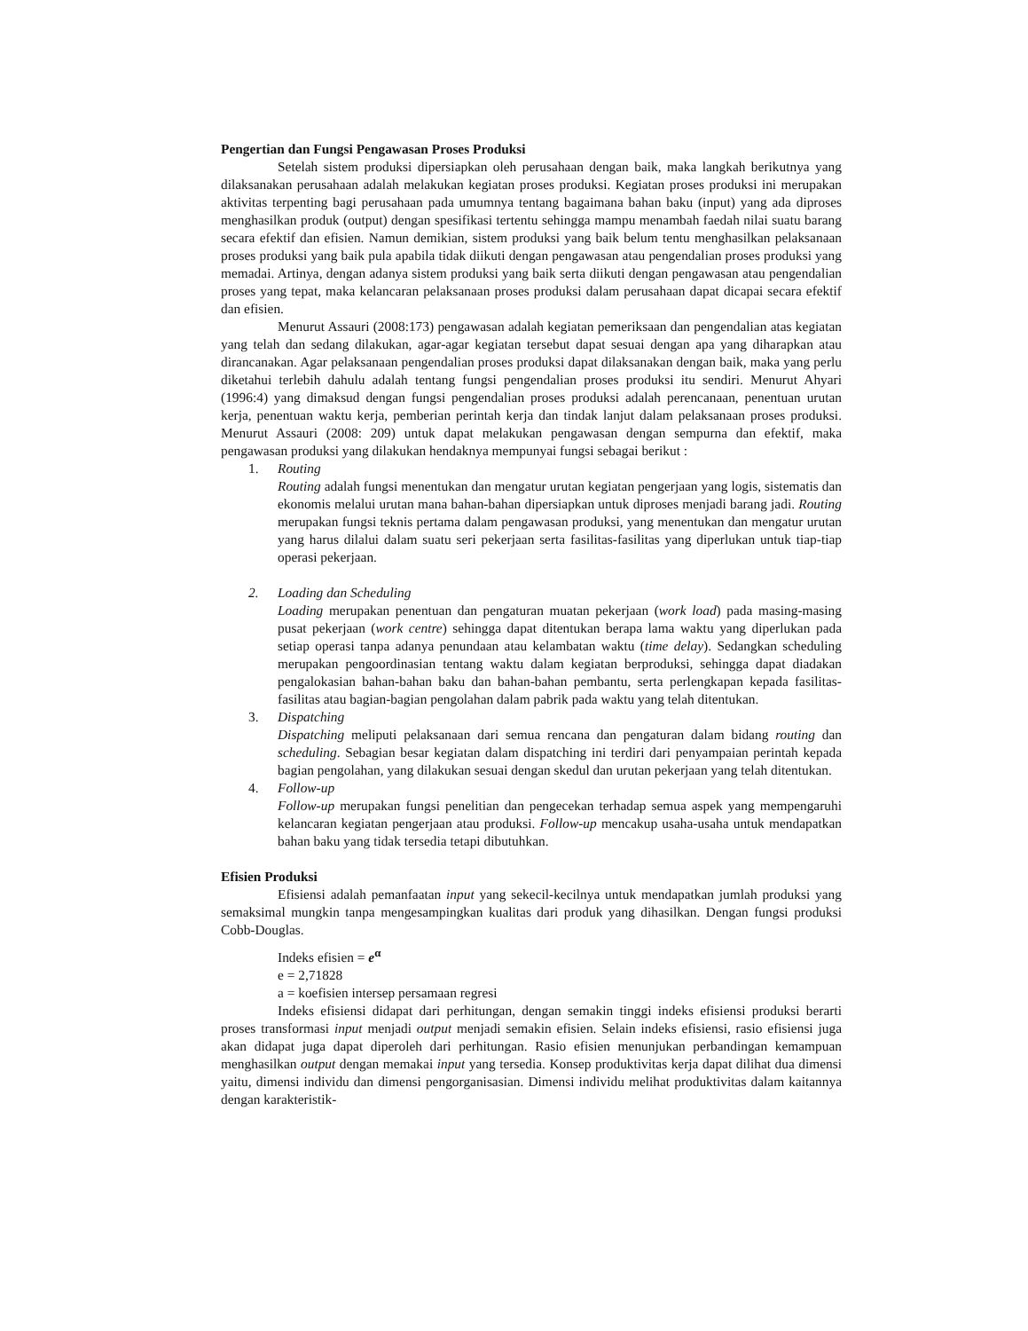Pengertian dan Fungsi Pengawasan Proses Produksi
Setelah sistem produksi dipersiapkan oleh perusahaan dengan baik, maka langkah berikutnya yang dilaksanakan perusahaan adalah melakukan kegiatan proses produksi. Kegiatan proses produksi ini merupakan aktivitas terpenting bagi perusahaan pada umumnya tentang bagaimana bahan baku (input) yang ada diproses menghasilkan produk (output) dengan spesifikasi tertentu sehingga mampu menambah faedah nilai suatu barang secara efektif dan efisien. Namun demikian, sistem produksi yang baik belum tentu menghasilkan pelaksanaan proses produksi yang baik pula apabila tidak diikuti dengan pengawasan atau pengendalian proses produksi yang memadai. Artinya, dengan adanya sistem produksi yang baik serta diikuti dengan pengawasan atau pengendalian proses yang tepat, maka kelancaran pelaksanaan proses produksi dalam perusahaan dapat dicapai secara efektif dan efisien.
Menurut Assauri (2008:173) pengawasan adalah kegiatan pemeriksaan dan pengendalian atas kegiatan yang telah dan sedang dilakukan, agar-agar kegiatan tersebut dapat sesuai dengan apa yang diharapkan atau dirancanakan. Agar pelaksanaan pengendalian proses produksi dapat dilaksanakan dengan baik, maka yang perlu diketahui terlebih dahulu adalah tentang fungsi pengendalian proses produksi itu sendiri. Menurut Ahyari (1996:4) yang dimaksud dengan fungsi pengendalian proses produksi adalah perencanaan, penentuan urutan kerja, penentuan waktu kerja, pemberian perintah kerja dan tindak lanjut dalam pelaksanaan proses produksi. Menurut Assauri (2008: 209) untuk dapat melakukan pengawasan dengan sempurna dan efektif, maka pengawasan produksi yang dilakukan hendaknya mempunyai fungsi sebagai berikut :
1. Routing
Routing adalah fungsi menentukan dan mengatur urutan kegiatan pengerjaan yang logis, sistematis dan ekonomis melalui urutan mana bahan-bahan dipersiapkan untuk diproses menjadi barang jadi. Routing merupakan fungsi teknis pertama dalam pengawasan produksi, yang menentukan dan mengatur urutan yang harus dilalui dalam suatu seri pekerjaan serta fasilitas-fasilitas yang diperlukan untuk tiap-tiap operasi pekerjaan.
2. Loading dan Scheduling
Loading merupakan penentuan dan pengaturan muatan pekerjaan (work load) pada masing-masing pusat pekerjaan (work centre) sehingga dapat ditentukan berapa lama waktu yang diperlukan pada setiap operasi tanpa adanya penundaan atau kelambatan waktu (time delay). Sedangkan scheduling merupakan pengoordinasian tentang waktu dalam kegiatan berproduksi, sehingga dapat diadakan pengalokasian bahan-bahan baku dan bahan-bahan pembantu, serta perlengkapan kepada fasilitas-fasilitas atau bagian-bagian pengolahan dalam pabrik pada waktu yang telah ditentukan.
3. Dispatching
Dispatching meliputi pelaksanaan dari semua rencana dan pengaturan dalam bidang routing dan scheduling. Sebagian besar kegiatan dalam dispatching ini terdiri dari penyampaian perintah kepada bagian pengolahan, yang dilakukan sesuai dengan skedul dan urutan pekerjaan yang telah ditentukan.
4. Follow-up
Follow-up merupakan fungsi penelitian dan pengecekan terhadap semua aspek yang mempengaruhi kelancaran kegiatan pengerjaan atau produksi. Follow-up mencakup usaha-usaha untuk mendapatkan bahan baku yang tidak tersedia tetapi dibutuhkan.
Efisien Produksi
Efisiensi adalah pemanfaatan input yang sekecil-kecilnya untuk mendapatkan jumlah produksi yang semaksimal mungkin tanpa mengesampingkan kualitas dari produk yang dihasilkan. Dengan fungsi produksi Cobb-Douglas.
Indeks efisien = e<sup>α</sup>
e = 2,71828
a = koefisien intersep persamaan regresi
Indeks efisiensi didapat dari perhitungan, dengan semakin tinggi indeks efisiensi produksi berarti proses transformasi input menjadi output menjadi semakin efisien. Selain indeks efisiensi, rasio efisiensi juga akan didapat juga dapat diperoleh dari perhitungan. Rasio efisien menunjukan perbandingan kemampuan menghasilkan output dengan memakai input yang tersedia. Konsep produktivitas kerja dapat dilihat dua dimensi yaitu, dimensi individu dan dimensi pengorganisasian. Dimensi individu melihat produktivitas dalam kaitannya dengan karakteristik-